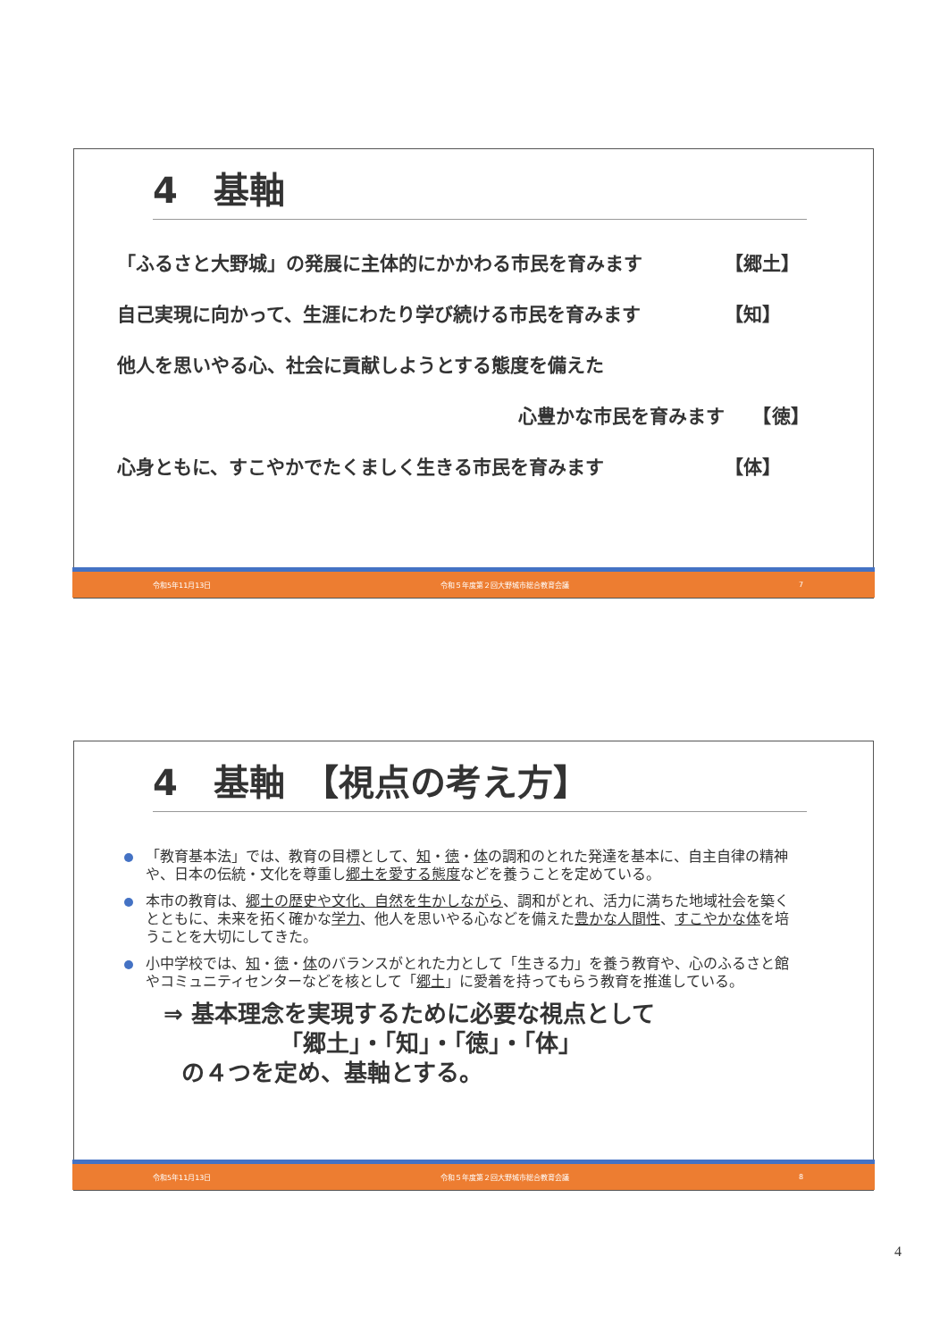4　基軸
「ふるさと大野城」の発展に主体的にかかわる市民を育みます 【郷土】
自己実現に向かって、生涯にわたり学び続ける市民を育みます 【知】
他人を思いやる心、社会に貢献しようとする態度を備えた
心豊かな市民を育みます　　【徳】
心身ともに、すこやかでたくましく生きる市民を育みます 【体】
令和5年11月13日 令和５年度第２回大野城市総合教育会議 7
4　基軸　【視点の考え方】
「教育基本法」では、教育の目標として、知・徳・体の調和のとれた発達を基本に、自主自律の精神や、日本の伝統・文化を尊重し郷土を愛する態度などを養うことを定めている。
本市の教育は、郷土の歴史や文化、自然を生かしながら、調和がとれ、活力に満ちた地域社会を築くとともに、未来を拓く確かな学力、他人を思いやる心などを備えた豊かな人間性、すこやかな体を培うことを大切にしてきた。
小中学校では、知・徳・体のバランスがとれた力として「生きる力」を養う教育や、心のふるさと館やコミュニティセンターなどを核として「郷土」に愛着を持ってもらう教育を推進している。
⇒ 基本理念を実現するために必要な視点として
「郷土」・「知」・「徳」・「体」
の４つを定め、基軸とする。
令和5年11月13日 令和５年度第２回大野城市総合教育会議 8
4